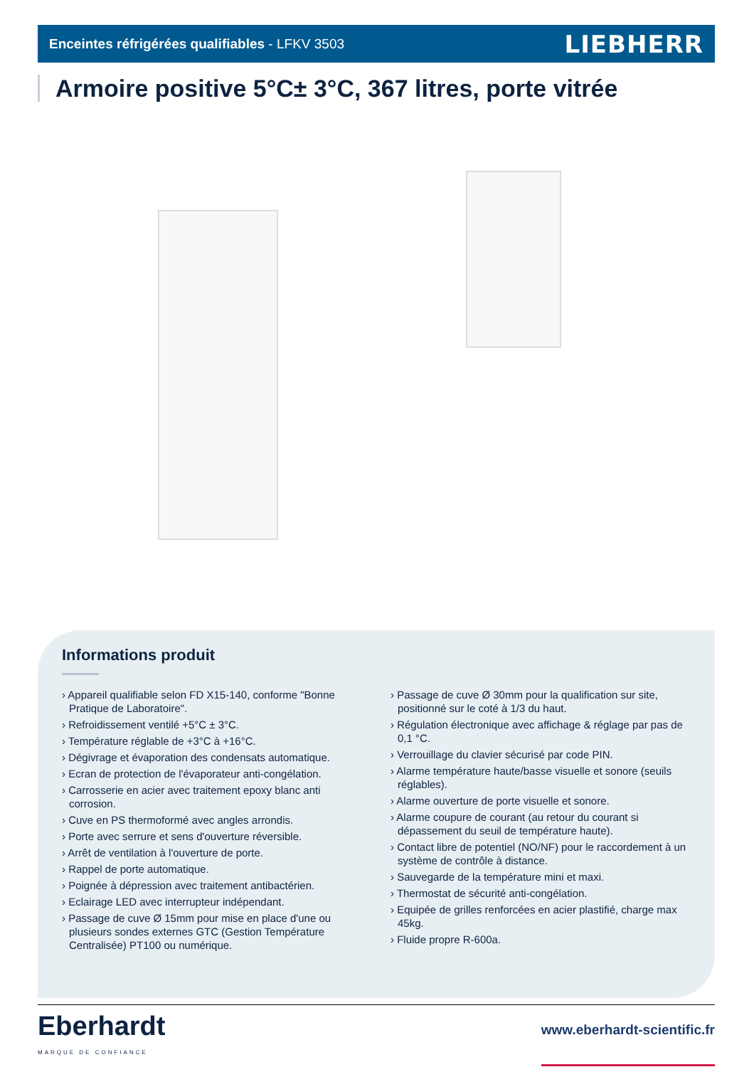Enceintes réfrigérées qualifiables - LFKV 3503 LIEBHERR
Armoire positive 5°C± 3°C, 367 litres, porte vitrée
Informations produit
› Appareil qualifiable selon FD X15-140, conforme "Bonne Pratique de Laboratoire".
› Refroidissement ventilé +5°C ± 3°C.
› Température réglable de +3°C à +16°C.
› Dégivrage et évaporation des condensats automatique.
› Ecran de protection de l'évaporateur anti-congélation.
› Carrosserie en acier avec traitement epoxy blanc anti corrosion.
› Cuve en PS thermoformé avec angles arrondis.
› Porte avec serrure et sens d'ouverture réversible.
› Arrêt de ventilation à l'ouverture de porte.
› Rappel de porte automatique.
› Poignée à dépression avec traitement antibactérien.
› Eclairage LED avec interrupteur indépendant.
› Passage de cuve Ø 15mm pour mise en place d'une ou plusieurs sondes externes GTC (Gestion Température Centralisée) PT100 ou numérique.
› Passage de cuve Ø 30mm pour la qualification sur site, positionné sur le coté à 1/3 du haut.
› Régulation électronique avec affichage & réglage par pas de 0,1 °C.
› Verrouillage du clavier sécurisé par code PIN.
› Alarme température haute/basse visuelle et sonore (seuils réglables).
› Alarme ouverture de porte visuelle et sonore.
› Alarme coupure de courant (au retour du courant si dépassement du seuil de température haute).
› Contact libre de potentiel (NO/NF) pour le raccordement à un système de contrôle à distance.
› Sauvegarde de la température mini et maxi.
› Thermostat de sécurité anti-congélation.
› Equipée de grilles renforcées en acier plastifié, charge max 45kg.
› Fluide propre R-600a.
Eberhardt
MARQUE DE CONFIANCE
www.eberhardt-scientific.fr